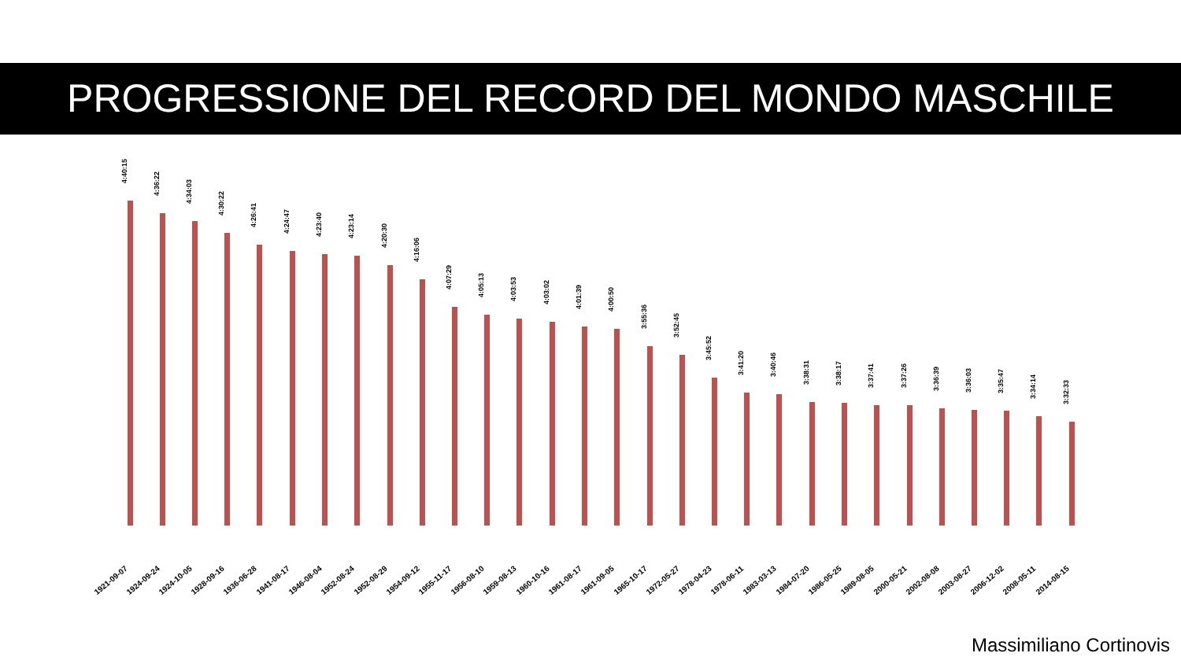PROGRESSIONE DEL RECORD DEL MONDO MASCHILE
4:40:15
1921-09-07
4:36:22
1924-09-24
4:34:03
1924-10-05
4:30:22
1928-09-16
4:26:41
1936-06-28
4:24:47
1941-08-17
4:23:40
1946-08-04
4:23:14
1952-08-24
4:20:30
1952-08-29
4:16:06
1954-09-12
4:07:29
1955-11-17
4:05:13
1956-08-10
4:03:53
1959-08-13
4:03:02
1960-10-16
4:01:39
1961-08-17
4:00:50
1961-09-05
3:55:36
1965-10-17
3:52:45
1972-05-27
3:45:52
1978-04-23
3:41:20
1978-06-11
3:40:46
1983-03-13
3:38:31
1984-07-20
3:38:17
1986-05-25
3:37:41
1989-08-05
3:37:26
2000-05-21
3:36:39
2002-08-08
3:36:03
2003-08-27
3:35:47
2006-12-02
3:34:14
2008-05-11
3:32:33
2014-08-15
Massimiliano Cortinovis